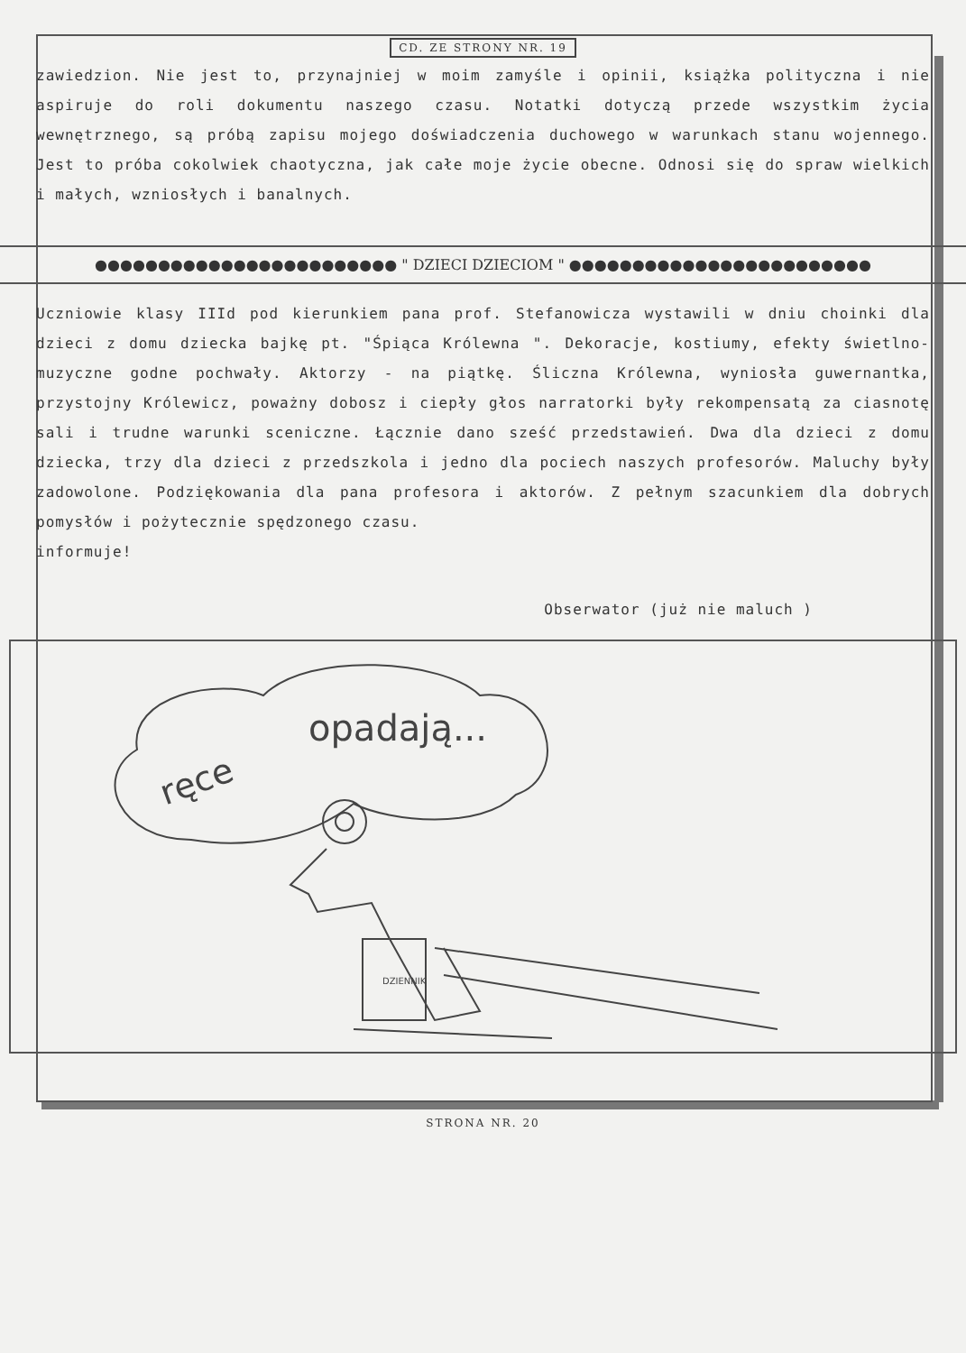CD. ZE STRONY NR. 19
zawiedzion. Nie jest to, przynajniej w moim zamyśle i opinii, książka polityczna i nie aspiruje do roli dokumentu naszego czasu. Notatki dotyczą przede wszystkim życia wewnętrznego, są próbą zapisu mojego doświadczenia duchowego w warunkach stanu wojennego. Jest to próba cokolwiek chaotyczna, jak całe moje życie obecne. Odnosi się do spraw wielkich i małych, wzniosłych i banalnych.
●●●●●●●●●●●●●●●●●●●●●●●● " DZIECI DZIECIOM " ●●●●●●●●●●●●●●●●●●●●●●●●
Uczniowie klasy IIId pod kierunkiem pana prof. Stefanowicza wystawili w dniu choinki dla dzieci z domu dziecka bajkę pt. "Śpiąca Królewna ". Dekoracje, kostiumy, efekty świetlno-muzyczne godne pochwały. Aktorzy - na piątkę. Śliczna Królewna, wyniosła guwernantka, przystojny Królewicz, poważny dobosz i ciepły głos narratorki były rekompensatą za ciasnotę sali i trudne warunki sceniczne. Łącznie dano sześć przedstawień. Dwa dla dzieci z domu dziecka, trzy dla dzieci z przedszkola i jedno dla pociech naszych profesorów. Maluchy były zadowolone. Podziękowania dla pana profesora i aktorów. Z pełnym szacunkiem dla dobrych pomysłów i pożytecznie spędzonego czasu.
informuje!
Obserwator (już nie maluch )
opadają...
ręce
DZIENNIK
STRONA NR. 20